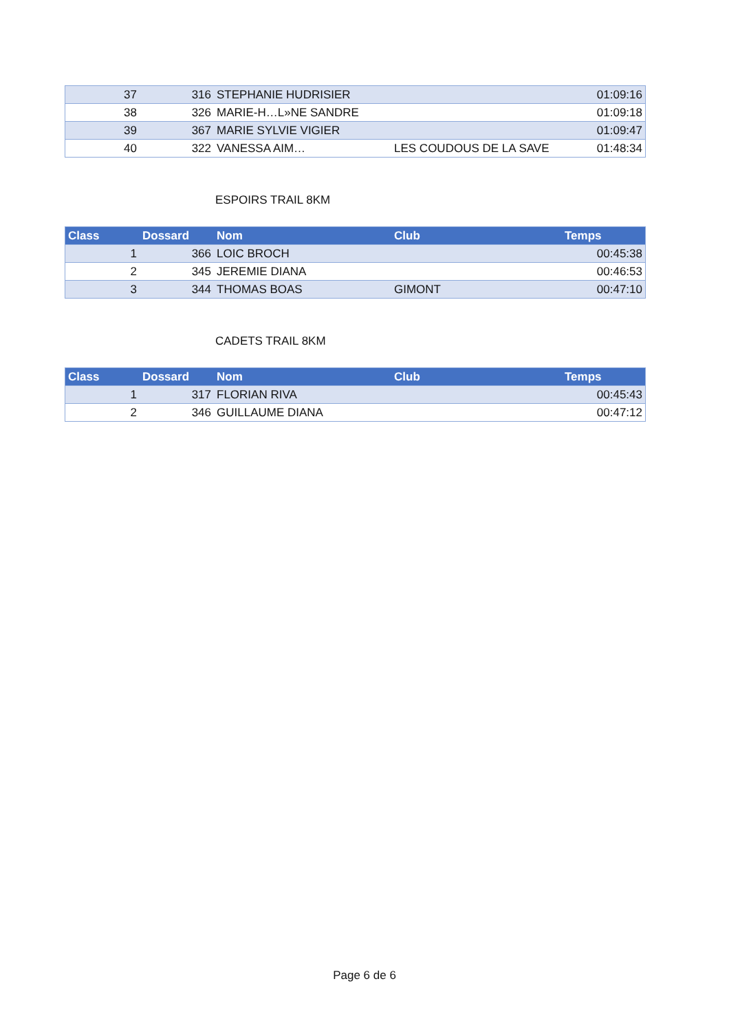| 37 | 316 | STEPHANIE HUDRISIER | | 01:09:16 |
| 38 | 326 | MARIE-H…L»NE SANDRE | | 01:09:18 |
| 39 | 367 | MARIE SYLVIE VIGIER | | 01:09:47 |
| 40 | 322 | VANESSA AIM… | LES COUDOUS DE LA SAVE | 01:48:34 |
ESPOIRS TRAIL 8KM
| Class | Dossard | Nom | Club | Temps |
| --- | --- | --- | --- | --- |
| 1 | 366 | LOIC BROCH | | 00:45:38 |
| 2 | 345 | JEREMIE DIANA | | 00:46:53 |
| 3 | 344 | THOMAS BOAS | GIMONT | 00:47:10 |
CADETS TRAIL 8KM
| Class | Dossard | Nom | Club | Temps |
| --- | --- | --- | --- | --- |
| 1 | 317 | FLORIAN RIVA | | 00:45:43 |
| 2 | 346 | GUILLAUME DIANA | | 00:47:12 |
Page 6 de 6